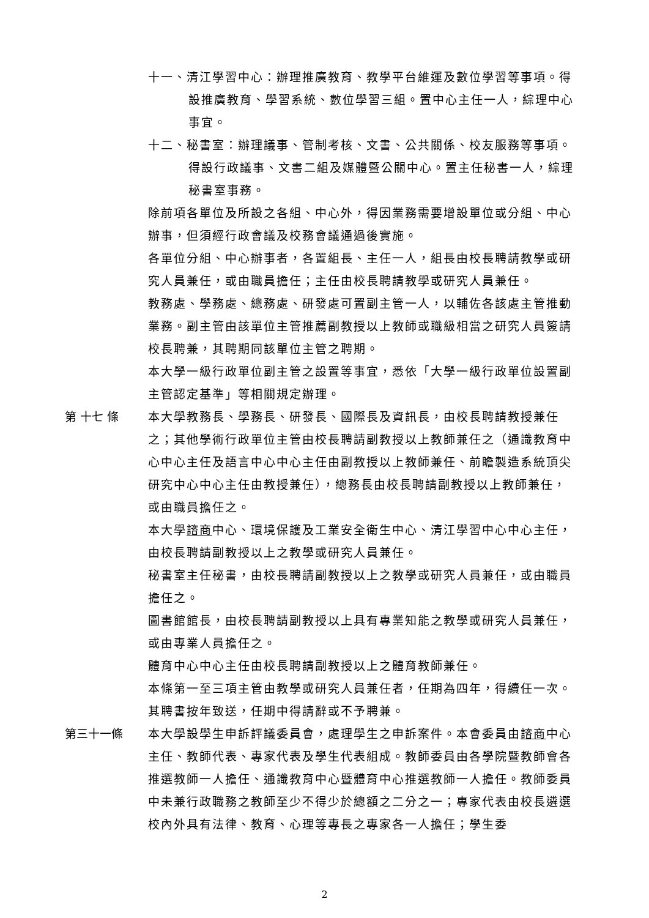十一、清江學習中心：辦理推廣教育、教學平台維運及數位學習等事項。得設推廣教育、學習系統、數位學習三組。置中心主任一人，綜理中心事宜。
十二、秘書室：辦理議事、管制考核、文書、公共關係、校友服務等事項。得設行政議事、文書二組及媒體暨公關中心。置主任秘書一人，綜理秘書室事務。
除前項各單位及所設之各組、中心外，得因業務需要增設單位或分組、中心辦事，但須經行政會議及校務會議通過後實施。
各單位分組、中心辦事者，各置組長、主任一人，組長由校長聘請教學或研究人員兼任，或由職員擔任；主任由校長聘請教學或研究人員兼任。
教務處、學務處、總務處、研發處可置副主管一人，以輔佐各該處主管推動業務。副主管由該單位主管推薦副教授以上教師或職級相當之研究人員簽請校長聘兼，其聘期同該單位主管之聘期。
本大學一級行政單位副主管之設置等事宜，悉依「大學一級行政單位設置副主管認定基準」等相關規定辦理。
第 十七 條 本大學教務長、學務長、研發長、國際長及資訊長，由校長聘請教授兼任之；其他學術行政單位主管由校長聘請副教授以上教師兼任之（通識教育中心中心主任及語言中心中心主任由副教授以上教師兼任、前瞻製造系統頂尖研究中心中心主任由教授兼任），總務長由校長聘請副教授以上教師兼任，或由職員擔任之。
本大學諮商中心、環境保護及工業安全衛生中心、清江學習中心中心主任，由校長聘請副教授以上之教學或研究人員兼任。
秘書室主任秘書，由校長聘請副教授以上之教學或研究人員兼任，或由職員擔任之。
圖書館館長，由校長聘請副教授以上具有專業知能之教學或研究人員兼任，或由專業人員擔任之。
體育中心中心主任由校長聘請副教授以上之體育教師兼任。
本條第一至三項主管由教學或研究人員兼任者，任期為四年，得續任一次。其聘書按年致送，任期中得請辭或不予聘兼。
第三十一條 本大學設學生申訴評議委員會，處理學生之申訴案件。本會委員由諮商中心主任、教師代表、專家代表及學生代表組成。教師委員由各學院暨教師會各推選教師一人擔任、通識教育中心暨體育中心推選教師一人擔任。教師委員中未兼行政職務之教師至少不得少於總額之二分之一；專家代表由校長遴選校內外具有法律、教育、心理等專長之專家各一人擔任；學生委
2